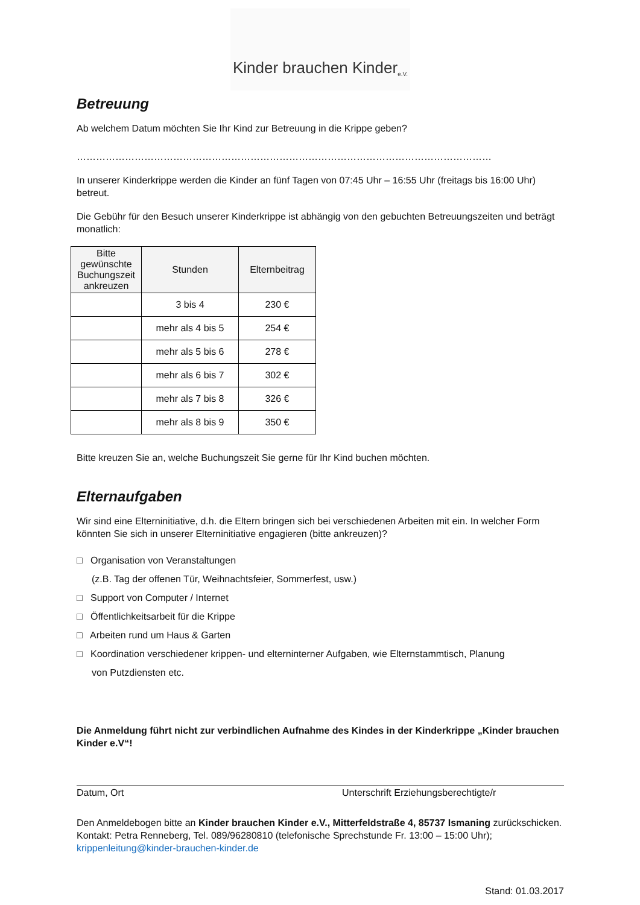Kinder brauchen Kinder e.V.
Betreuung
Ab welchem Datum möchten Sie Ihr Kind zur Betreuung in die Krippe geben?
…………………………………………………………………………………………………………………
In unserer Kinderkrippe werden die Kinder an fünf Tagen von 07:45 Uhr – 16:55 Uhr (freitags bis 16:00 Uhr) betreut.
Die Gebühr für den Besuch unserer Kinderkrippe ist abhängig von den gebuchten Betreuungszeiten und beträgt monatlich:
| Bitte gewünschte Buchungszeit ankreuzen | Stunden | Elternbeitrag |
| --- | --- | --- |
| | 3 bis 4 | 230 € |
| | mehr als 4 bis 5 | 254 € |
| | mehr als 5 bis 6 | 278 € |
| | mehr als 6 bis 7 | 302 € |
| | mehr als 7 bis 8 | 326 € |
| | mehr als 8 bis 9 | 350 € |
Bitte kreuzen Sie an, welche Buchungszeit Sie gerne für Ihr Kind buchen möchten.
Elternaufgaben
Wir sind eine Elterninitiative, d.h. die Eltern bringen sich bei verschiedenen Arbeiten mit ein. In welcher Form könnten Sie sich in unserer Elterninitiative engagieren (bitte ankreuzen)?
□ Organisation von Veranstaltungen
(z.B. Tag der offenen Tür, Weihnachtsfeier, Sommerfest, usw.)
□ Support von Computer / Internet
□ Öffentlichkeitsarbeit für die Krippe
□ Arbeiten rund um Haus & Garten
□ Koordination verschiedener krippen- und elterninterner Aufgaben, wie Elternstammtisch, Planung
von Putzdiensten etc.
Die Anmeldung führt nicht zur verbindlichen Aufnahme des Kindes in der Kinderkrippe „Kinder brauchen Kinder e.V“!
Datum, Ort Unterschrift Erziehungsberechtigte/r
Den Anmeldebogen bitte an Kinder brauchen Kinder e.V., Mitterfeldstraße 4, 85737 Ismaning zurückschicken. Kontakt: Petra Renneberg, Tel. 089/96280810 (telefonische Sprechstunde Fr. 13:00 – 15:00 Uhr); krippenleitung@kinder-brauchen-kinder.de
Stand: 01.03.2017